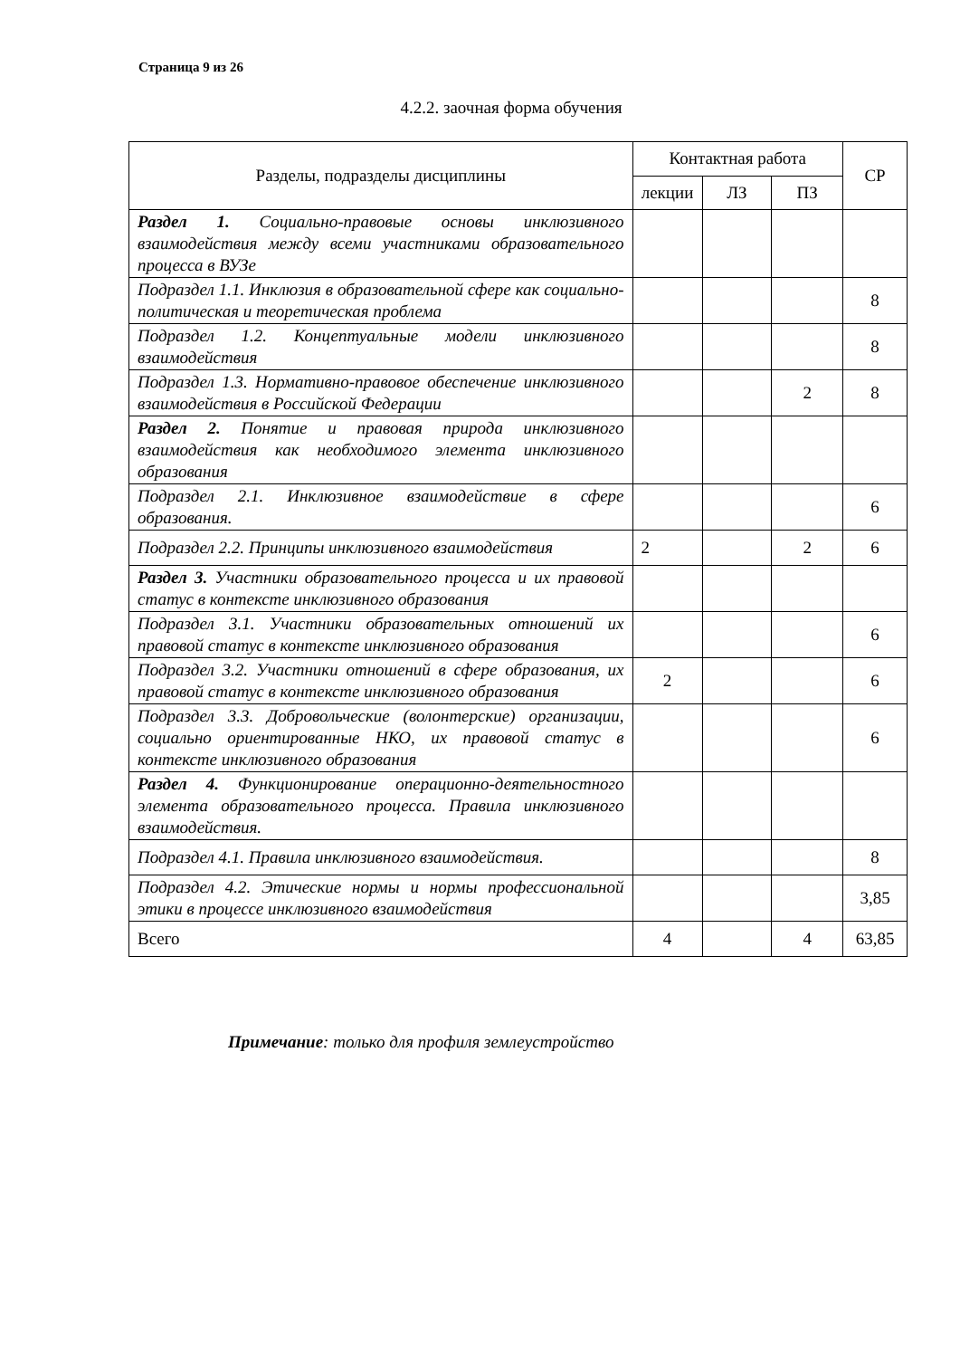Страница 9 из 26
4.2.2. заочная форма обучения
| Разделы, подразделы дисциплины | Контактная работа | | | СР |
| --- | --- | --- | --- | --- |
| | лекции | ЛЗ | ПЗ | |
| Раздел 1. Социально-правовые основы инклюзивного взаимодействия между всеми участниками образовательного процесса в ВУЗе | | | | |
| Подраздел 1.1. Инклюзия в образовательной сфере как социально-политическая и теоретическая проблема | | | | 8 |
| Подраздел 1.2. Концептуальные модели инклюзивного взаимодействия | | | | 8 |
| Подраздел 1.3. Нормативно-правовое обеспечение инклюзивного взаимодействия в Российской Федерации | | | 2 | 8 |
| Раздел 2. Понятие и правовая природа инклюзивного взаимодействия как необходимого элемента инклюзивного образования | | | | |
| Подраздел 2.1. Инклюзивное взаимодействие в сфере образования. | | | | 6 |
| Подраздел 2.2. Принципы инклюзивного взаимодействия | 2 | | 2 | 6 |
| Раздел 3. Участники образовательного процесса и их правовой статус в контексте инклюзивного образования | | | | |
| Подраздел 3.1. Участники образовательных отношений их правовой статус в контексте инклюзивного образования | | | | 6 |
| Подраздел 3.2. Участники отношений в сфере образования, их правовой статус в контексте инклюзивного образования | 2 | | | 6 |
| Подраздел 3.3. Добровольческие (волонтерские) организации, социально ориентированные НКО, их правовой статус в контексте инклюзивного образования | | | | 6 |
| Раздел 4. Функционирование операционно-деятельностного элемента образовательного процесса. Правила инклюзивного взаимодействия. | | | | |
| Подраздел 4.1. Правила инклюзивного взаимодействия. | | | | 8 |
| Подраздел 4.2. Этические нормы и нормы профессиональной этики в процессе инклюзивного взаимодействия | | | | 3,85 |
| Всего | 4 | | 4 | 63,85 |
Примечание: только для профиля землеустройство